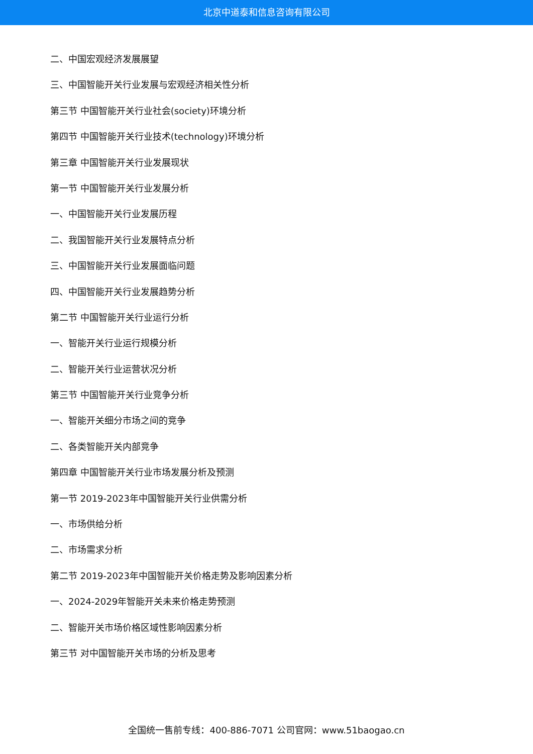北京中道泰和信息咨询有限公司
二、中国宏观经济发展展望
三、中国智能开关行业发展与宏观经济相关性分析
第三节 中国智能开关行业社会(society)环境分析
第四节 中国智能开关行业技术(technology)环境分析
第三章 中国智能开关行业发展现状
第一节 中国智能开关行业发展分析
一、中国智能开关行业发展历程
二、我国智能开关行业发展特点分析
三、中国智能开关行业发展面临问题
四、中国智能开关行业发展趋势分析
第二节 中国智能开关行业运行分析
一、智能开关行业运行规模分析
二、智能开关行业运营状况分析
第三节 中国智能开关行业竞争分析
一、智能开关细分市场之间的竞争
二、各类智能开关内部竞争
第四章 中国智能开关行业市场发展分析及预测
第一节 2019-2023年中国智能开关行业供需分析
一、市场供给分析
二、市场需求分析
第二节 2019-2023年中国智能开关价格走势及影响因素分析
一、2024-2029年智能开关未来价格走势预测
二、智能开关市场价格区域性影响因素分析
第三节 对中国智能开关市场的分析及思考
全国统一售前专线：400-886-7071 公司官网：www.51baogao.cn